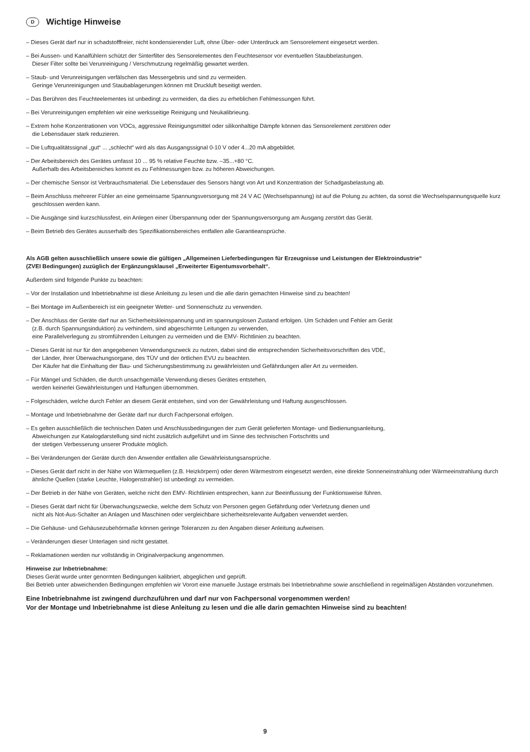D Wichtige Hinweise
– Dieses Gerät darf nur in schadstofffreier, nicht kondensierender Luft, ohne Über- oder Unterdruck am Sensorelement eingesetzt werden.
– Bei Aussen- und Kanalfühlern schützt der Sinterfilter des Sensorelementes den Feuchtesensor vor eventuellen Staubbelastungen.
Dieser Filter sollte bei Verunreinigung / Verschmutzung regelmäßig gewartet werden.
– Staub- und Verunreinigungen verfälschen das Messergebnis und sind zu vermeiden.
Geringe Verunreinigungen und Staubablagerungen können mit Druckluft beseitigt werden.
– Das Berühren des Feuchteelementes ist unbedingt zu vermeiden, da dies zu erheblichen Fehlmessungen führt.
– Bei Verunreinigungen empfehlen wir eine werksseitige Reinigung und Neukalibrieung.
– Extrem hohe Konzentrationen von VOCs, aggressive Reinigungsmittel oder silikonhaltige Dämpfe können das Sensorelement zerstören oder
die Lebensdauer stark reduzieren.
– Die Luftqualitätssignal „gut“ ... „schlecht“ wird als das Ausgangssignal 0-10 V oder 4...20 mA abgebildet.
– Der Arbeitsbereich des Gerätes umfasst 10 ... 95 % relative Feuchte bzw. –35...+80 °C.
Außerhalb des Arbeitsbereiches kommt es zu Fehlmessungen bzw. zu höheren Abweichungen.
– Der chemische Sensor ist Verbrauchsmaterial. Die Lebensdauer des Sensors hängt von Art und Konzentration der Schadgasbelastung ab.
– Beim Anschluss mehrerer Fühler an eine gemeinsame Spannungsversorgung mit 24 V AC (Wechselspannung) ist auf die Polung zu achten, da sonst die Wechselspannungsquelle kurz geschlossen werden kann.
– Die Ausgänge sind kurzschlussfest, ein Anlegen einer Überspannung oder der Spannungsversorgung am Ausgang zerstört das Gerät.
– Beim Betrieb des Gerätes ausserhalb des Spezifikationsbereiches entfallen alle Garantieansprüche.
Als AGB gelten ausschließlich unsere sowie die gültigen „Allgemeinen Lieferbedingungen für Erzeugnisse und Leistungen der Elektroindustrie“
(ZVEI Bedingungen) zuzüglich der Ergänzungsklausel „Erweiterter Eigentumsvorbehalt“.
Außerdem sind folgende Punkte zu beachten:
– Vor der Installation und Inbetriebnahme ist diese Anleitung zu lesen und die alle darin gemachten Hinweise sind zu beachten!
– Bei Montage im Außenbereich ist ein geeigneter Wetter- und Sonnenschutz zu verwenden.
– Der Anschluss der Geräte darf nur an Sicherheitskleinspannung und im spannungslosen Zustand erfolgen. Um Schäden und Fehler am Gerät
(z.B. durch Spannungsinduktion) zu verhindern, sind abgeschirmte Leitungen zu verwenden,
eine Parallelverlegung zu stromführenden Leitungen zu vermeiden und die EMV- Richtlinien zu beachten.
– Dieses Gerät ist nur für den angegebenen Verwendungszweck zu nutzen, dabei sind die entsprechenden Sicherheitsvorschriften des VDE,
der Länder, ihrer Überwachungsorgane, des TÜV und der örtlichen EVU zu beachten.
Der Käufer hat die Einhaltung der Bau- und Sicherungsbestimmung zu gewährleisten und Gefährdungen aller Art zu vermeiden.
– Für Mängel und Schäden, die durch unsachgemäße Verwendung dieses Gerätes entstehen,
werden keinerlei Gewährleistungen und Haftungen übernommen.
– Folgeschäden, welche durch Fehler an diesem Gerät entstehen, sind von der Gewährleistung und Haftung ausgeschlossen.
– Montage und Inbetriebnahme der Geräte darf nur durch Fachpersonal erfolgen.
– Es gelten ausschließlich die technischen Daten und Anschlussbedingungen der zum Gerät gelieferten Montage- und Bedienungsanleitung,
Abweichungen zur Katalogdarstellung sind nicht zusätzlich aufgeführt und im Sinne des technischen Fortschritts und
der stetigen Verbesserung unserer Produkte möglich.
– Bei Veränderungen der Geräte durch den Anwender entfallen alle Gewährleistungsansprüche.
– Dieses Gerät darf nicht in der Nähe von Wärmequellen (z.B. Heizkörpern) oder deren Wärmestrom eingesetzt werden, eine direkte Sonneneinstrahlung oder Wärmeeinstrahlung durch ähnliche Quellen (starke Leuchte, Halogenstrahler) ist unbedingt zu vermeiden.
– Der Betrieb in der Nähe von Geräten, welche nicht den EMV- Richtlinien entsprechen, kann zur Beeinflussung der Funktionsweise führen.
– Dieses Gerät darf nicht für Überwachungszwecke, welche dem Schutz von Personen gegen Gefährdung oder Verletzung dienen und
nicht als Not-Aus-Schalter an Anlagen und Maschinen oder vergleichbare sicherheitsrelevante Aufgaben verwendet werden.
– Die Gehäuse- und Gehäusezubehörmaße können geringe Toleranzen zu den Angaben dieser Anleitung aufweisen.
– Veränderungen dieser Unterlagen sind nicht gestattet.
– Reklamationen werden nur vollständig in Originalverpackung angenommen.
Hinweise zur Inbetriebnahme:
Dieses Gerät wurde unter genormten Bedingungen kalibriert, abgeglichen und geprüft.
Bei Betrieb unter abweichenden Bedingungen empfehlen wir Vorort eine manuelle Justage erstmals bei Inbetriebnahme sowie anschließend in regelmäßigen Abständen vorzunehmen.
Eine Inbetriebnahme ist zwingend durchzuführen und darf nur von Fachpersonal vorgenommen werden!
Vor der Montage und Inbetriebnahme ist diese Anleitung zu lesen und die alle darin gemachten Hinweise sind zu beachten!
9